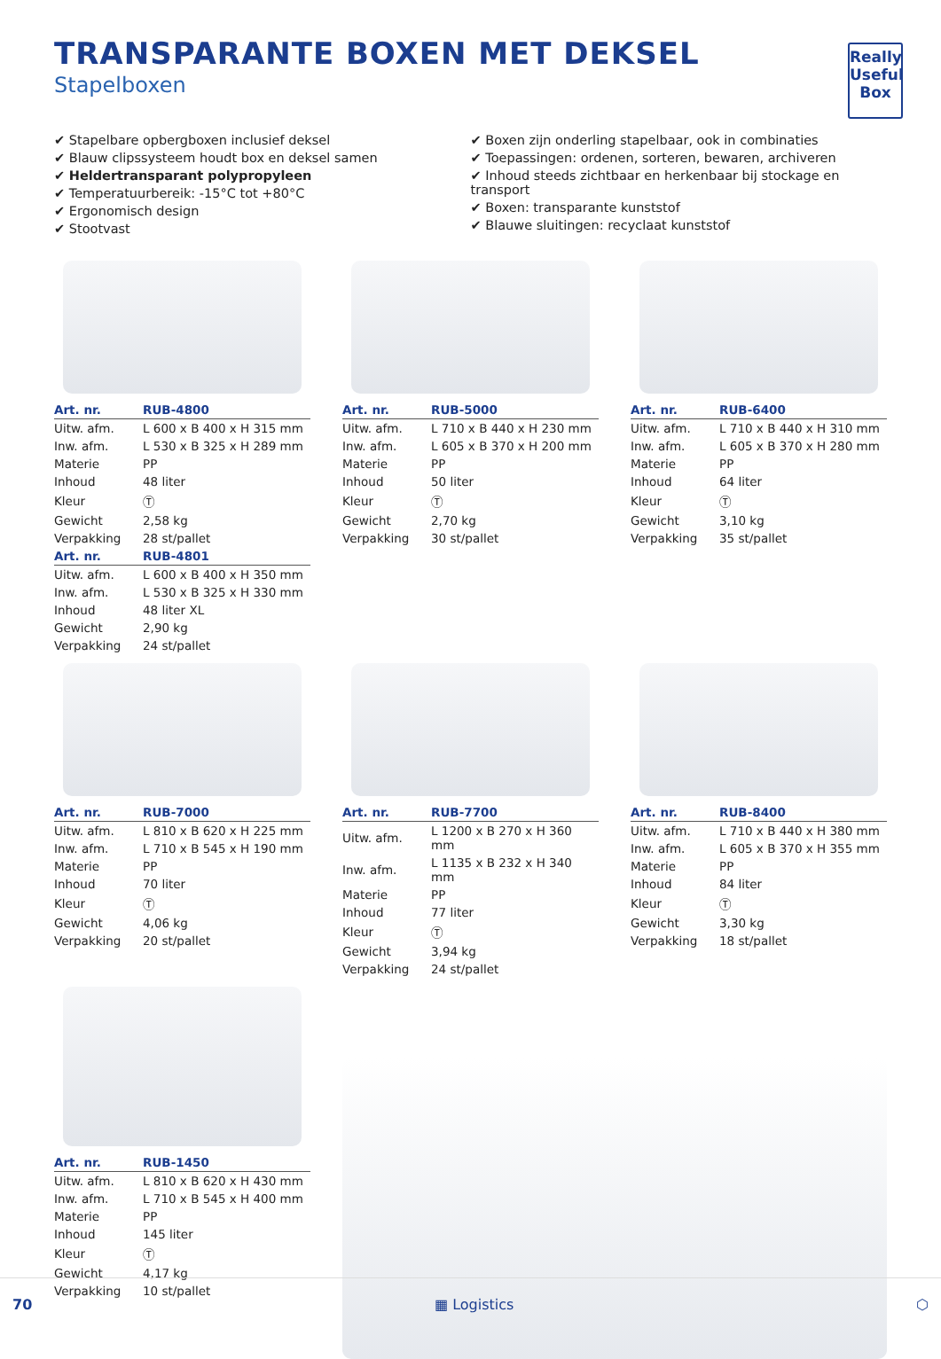TRANSPARANTE BOXEN MET DEKSEL
Stapelboxen
Really Useful Box
✔ Stapelbare opbergboxen inclusief deksel
✔ Blauw clipssysteem houdt box en deksel samen
✔ Heldertransparant polypropyleen
✔ Temperatuurbereik: -15°C tot +80°C
✔ Ergonomisch design
✔ Stootvast
✔ Boxen zijn onderling stapelbaar, ook in combinaties
✔ Toepassingen: ordenen, sorteren, bewaren, archiveren
✔ Inhoud steeds zichtbaar en herkenbaar bij stockage en transport
✔ Boxen: transparante kunststof
✔ Blauwe sluitingen: recyclaat kunststof
| Art. nr. | RUB-4800 |
| --- | --- |
| Uitw. afm. | L 600 x B 400 x H 315 mm |
| Inw. afm. | L 530 x B 325 x H 289 mm |
| Materie | PP |
| Inhoud | 48 liter |
| Kleur | Ⓣ |
| Gewicht | 2,58 kg |
| Verpakking | 28 st/pallet |
| Art. nr. | RUB-4801 |
| Uitw. afm. | L 600 x B 400 x H 350 mm |
| Inw. afm. | L 530 x B 325 x H 330 mm |
| Inhoud | 48 liter XL |
| Gewicht | 2,90 kg |
| Verpakking | 24 st/pallet |
| Art. nr. | RUB-5000 |
| --- | --- |
| Uitw. afm. | L 710 x B 440 x H 230 mm |
| Inw. afm. | L 605 x B 370 x H 200 mm |
| Materie | PP |
| Inhoud | 50 liter |
| Kleur | Ⓣ |
| Gewicht | 2,70 kg |
| Verpakking | 30 st/pallet |
| Art. nr. | RUB-6400 |
| --- | --- |
| Uitw. afm. | L 710 x B 440 x H 310 mm |
| Inw. afm. | L 605 x B 370 x H 280 mm |
| Materie | PP |
| Inhoud | 64 liter |
| Kleur | Ⓣ |
| Gewicht | 3,10 kg |
| Verpakking | 35 st/pallet |
| Art. nr. | RUB-7000 |
| --- | --- |
| Uitw. afm. | L 810 x B 620 x H 225 mm |
| Inw. afm. | L 710 x B 545 x H 190 mm |
| Materie | PP |
| Inhoud | 70 liter |
| Kleur | Ⓣ |
| Gewicht | 4,06 kg |
| Verpakking | 20 st/pallet |
| Art. nr. | RUB-7700 |
| --- | --- |
| Uitw. afm. | L 1200 x B 270 x H 360 mm |
| Inw. afm. | L 1135 x B 232 x H 340 mm |
| Materie | PP |
| Inhoud | 77 liter |
| Kleur | Ⓣ |
| Gewicht | 3,94 kg |
| Verpakking | 24 st/pallet |
| Art. nr. | RUB-8400 |
| --- | --- |
| Uitw. afm. | L 710 x B 440 x H 380 mm |
| Inw. afm. | L 605 x B 370 x H 355 mm |
| Materie | PP |
| Inhoud | 84 liter |
| Kleur | Ⓣ |
| Gewicht | 3,30 kg |
| Verpakking | 18 st/pallet |
| Art. nr. | RUB-1450 |
| --- | --- |
| Uitw. afm. | L 810 x B 620 x H 430 mm |
| Inw. afm. | L 710 x B 545 x H 400 mm |
| Materie | PP |
| Inhoud | 145 liter |
| Kleur | Ⓣ |
| Gewicht | 4,17 kg |
| Verpakking | 10 st/pallet |
70 ▦ Logistics ⬡